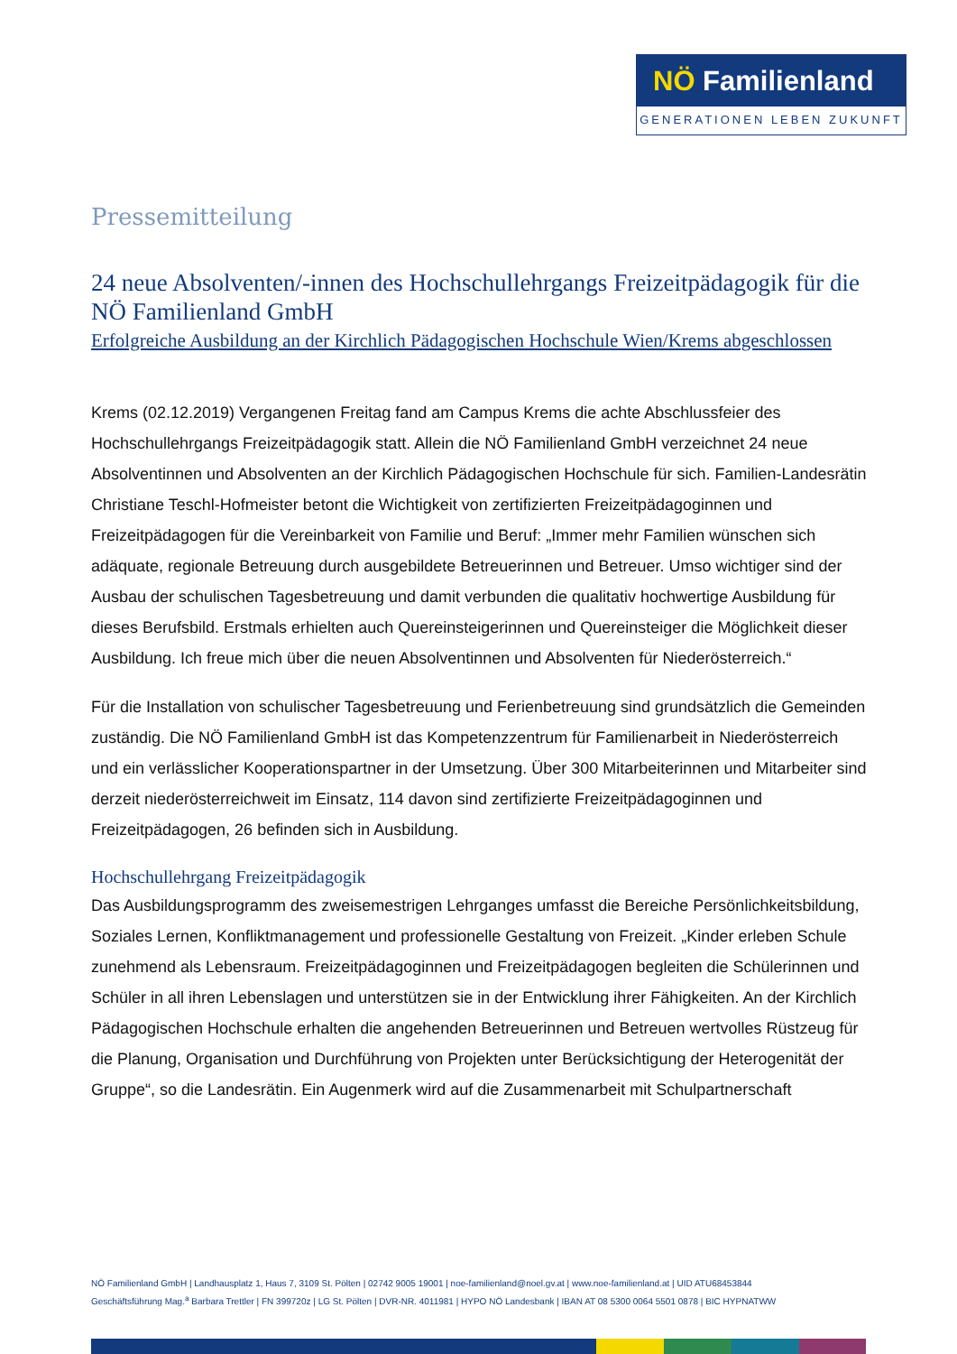NÖ Familienland
GENERATIONEN LEBEN ZUKUNFT
Pressemitteilung
24 neue Absolventen/-innen des Hochschullehrgangs Freizeitpädagogik für die NÖ Familienland GmbH
Erfolgreiche Ausbildung an der Kirchlich Pädagogischen Hochschule Wien/Krems abgeschlossen
Krems (02.12.2019) Vergangenen Freitag fand am Campus Krems die achte Abschlussfeier des Hochschullehrgangs Freizeitpädagogik statt. Allein die NÖ Familienland GmbH verzeichnet 24 neue Absolventinnen und Absolventen an der Kirchlich Pädagogischen Hochschule für sich. Familien-Landesrätin Christiane Teschl-Hofmeister betont die Wichtigkeit von zertifizierten Freizeitpädagoginnen und Freizeitpädagogen für die Vereinbarkeit von Familie und Beruf: „Immer mehr Familien wünschen sich adäquate, regionale Betreuung durch ausgebildete Betreuerinnen und Betreuer. Umso wichtiger sind der Ausbau der schulischen Tagesbetreuung und damit verbunden die qualitativ hochwertige Ausbildung für dieses Berufsbild. Erstmals erhielten auch Quereinsteigerinnen und Quereinsteiger die Möglichkeit dieser Ausbildung. Ich freue mich über die neuen Absolventinnen und Absolventen für Niederösterreich.“
Für die Installation von schulischer Tagesbetreuung und Ferienbetreuung sind grundsätzlich die Gemeinden zuständig. Die NÖ Familienland GmbH ist das Kompetenzzentrum für Familienarbeit in Niederösterreich und ein verlässlicher Kooperationspartner in der Umsetzung. Über 300 Mitarbeiterinnen und Mitarbeiter sind derzeit niederösterreichweit im Einsatz, 114 davon sind zertifizierte Freizeitpädagoginnen und Freizeitpädagogen, 26 befinden sich in Ausbildung.
Hochschullehrgang Freizeitpädagogik
Das Ausbildungsprogramm des zweisemestrigen Lehrganges umfasst die Bereiche Persönlichkeitsbildung, Soziales Lernen, Konfliktmanagement und professionelle Gestaltung von Freizeit. „Kinder erleben Schule zunehmend als Lebensraum. Freizeitpädagoginnen und Freizeitpädagogen begleiten die Schülerinnen und Schüler in all ihren Lebenslagen und unterstützen sie in der Entwicklung ihrer Fähigkeiten. An der Kirchlich Pädagogischen Hochschule erhalten die angehenden Betreuerinnen und Betreuen wertvolles Rüstzeug für die Planung, Organisation und Durchführung von Projekten unter Berücksichtigung der Heterogenität der Gruppe“, so die Landesrätin. Ein Augenmerk wird auf die Zusammenarbeit mit Schulpartnerschaft
NÖ Familienland GmbH | Landhausplatz 1, Haus 7, 3109 St. Pölten | 02742 9005 19001 | noe-familienland@noel.gv.at | www.noe-familienland.at | UID ATU68453844
Geschäftsführung Mag.<sup>a</sup> Barbara Trettler | FN 399720z | LG St. Pölten | DVR-NR. 4011981 | HYPO NÖ Landesbank | IBAN AT 08 5300 0064 5501 0878 | BIC HYPNATWW